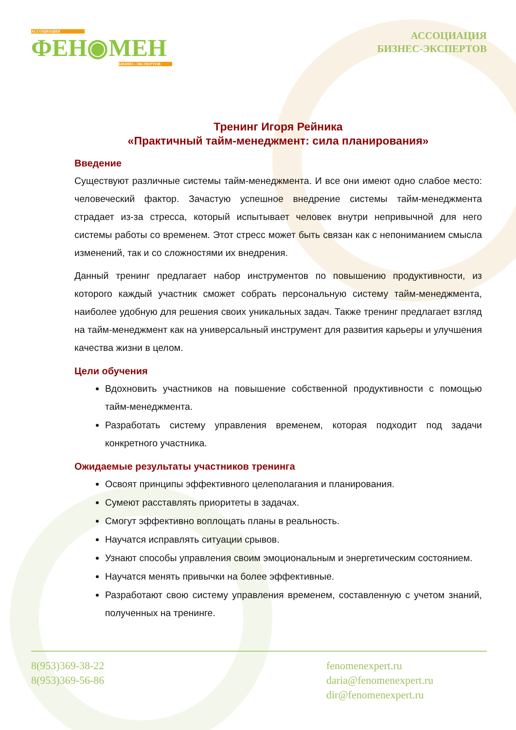АССОЦИАЦИЯ
ФЕН◉МЕН
БИЗНЕС-ЭКСПЕРТОВ
АССОЦИАЦИЯ
БИЗНЕС-ЭКСПЕРТОВ
Тренинг Игоря Рейника
«Практичный тайм-менеджмент: сила планирования»
Введение
Существуют различные системы тайм-менеджмента. И все они имеют одно слабое место: человеческий фактор. Зачастую успешное внедрение системы тайм-менеджмента страдает из-за стресса, который испытывает человек внутри непривычной для него системы работы со временем. Этот стресс может быть связан как с непониманием смысла изменений, так и со сложностями их внедрения.
Данный тренинг предлагает набор инструментов по повышению продуктивности, из которого каждый участник сможет собрать персональную систему тайм-менеджмента, наиболее удобную для решения своих уникальных задач. Также тренинг предлагает взгляд на тайм-менеджмент как на универсальный инструмент для развития карьеры и улучшения качества жизни в целом.
Цели обучения
Вдохновить участников на повышение собственной продуктивности с помощью тайм-менеджмента.
Разработать систему управления временем, которая подходит под задачи конкретного участника.
Ожидаемые результаты участников тренинга
Освоят принципы эффективного целеполагания и планирования.
Сумеют расставлять приоритеты в задачах.
Смогут эффективно воплощать планы в реальность.
Научатся исправлять ситуации срывов.
Узнают способы управления своим эмоциональным и энергетическим состоянием.
Научатся менять привычки на более эффективные.
Разработают свою систему управления временем, составленную с учетом знаний, полученных на тренинге.
8(953)369-38-22
8(953)369-56-86
fenomenexpert.ru
daria@fenomenexpert.ru
dir@fenomenexpert.ru